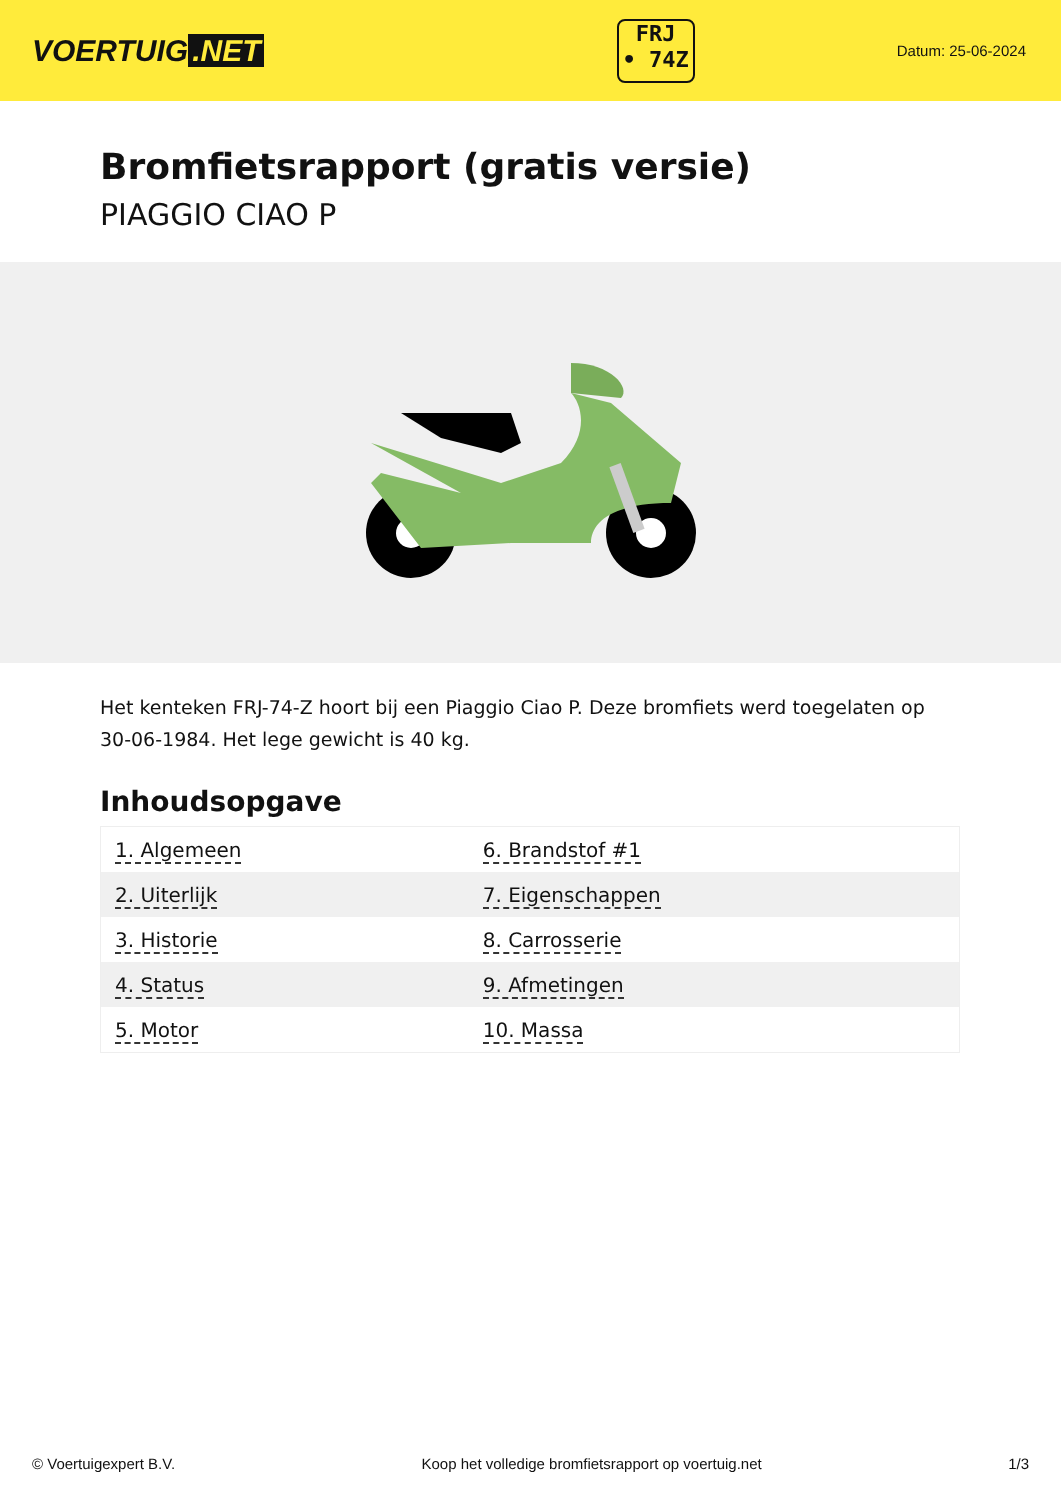VOERTUIG.NET
FRJ
• 74Z
Datum: 25-06-2024
Bromfietsrapport (gratis versie)
PIAGGIO CIAO P
Het kenteken FRJ-74-Z hoort bij een Piaggio Ciao P. Deze bromfiets werd toegelaten op 30-06-1984. Het lege gewicht is 40 kg.
Inhoudsopgave
| 1. Algemeen | 6. Brandstof #1 |
| 2. Uiterlijk | 7. Eigenschappen |
| 3. Historie | 8. Carrosserie |
| 4. Status | 9. Afmetingen |
| 5. Motor | 10. Massa |
© Voertuigexpert B.V. Koop het volledige bromfietsrapport op voertuig.net 1/3